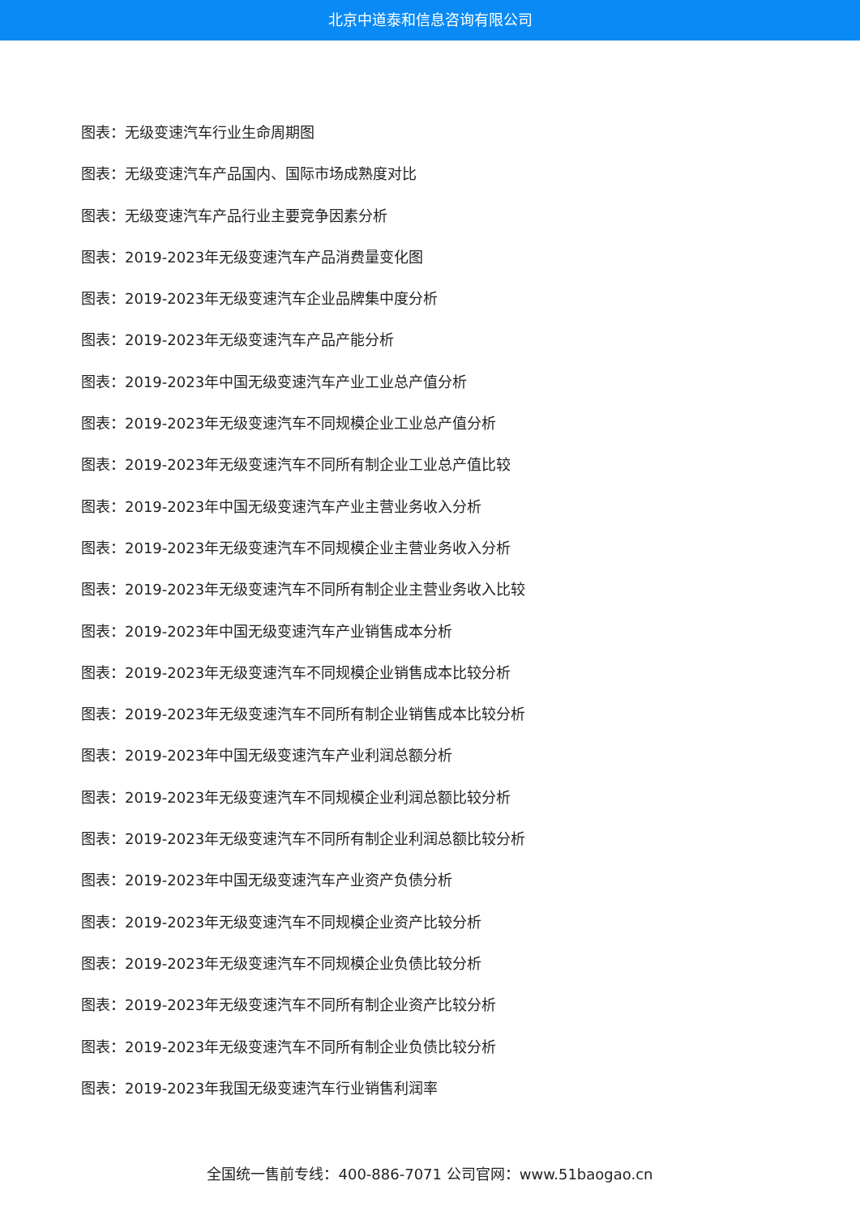北京中道泰和信息咨询有限公司
图表：无级变速汽车行业生命周期图
图表：无级变速汽车产品国内、国际市场成熟度对比
图表：无级变速汽车产品行业主要竞争因素分析
图表：2019-2023年无级变速汽车产品消费量变化图
图表：2019-2023年无级变速汽车企业品牌集中度分析
图表：2019-2023年无级变速汽车产品产能分析
图表：2019-2023年中国无级变速汽车产业工业总产值分析
图表：2019-2023年无级变速汽车不同规模企业工业总产值分析
图表：2019-2023年无级变速汽车不同所有制企业工业总产值比较
图表：2019-2023年中国无级变速汽车产业主营业务收入分析
图表：2019-2023年无级变速汽车不同规模企业主营业务收入分析
图表：2019-2023年无级变速汽车不同所有制企业主营业务收入比较
图表：2019-2023年中国无级变速汽车产业销售成本分析
图表：2019-2023年无级变速汽车不同规模企业销售成本比较分析
图表：2019-2023年无级变速汽车不同所有制企业销售成本比较分析
图表：2019-2023年中国无级变速汽车产业利润总额分析
图表：2019-2023年无级变速汽车不同规模企业利润总额比较分析
图表：2019-2023年无级变速汽车不同所有制企业利润总额比较分析
图表：2019-2023年中国无级变速汽车产业资产负债分析
图表：2019-2023年无级变速汽车不同规模企业资产比较分析
图表：2019-2023年无级变速汽车不同规模企业负债比较分析
图表：2019-2023年无级变速汽车不同所有制企业资产比较分析
图表：2019-2023年无级变速汽车不同所有制企业负债比较分析
图表：2019-2023年我国无级变速汽车行业销售利润率
全国统一售前专线：400-886-7071 公司官网：www.51baogao.cn